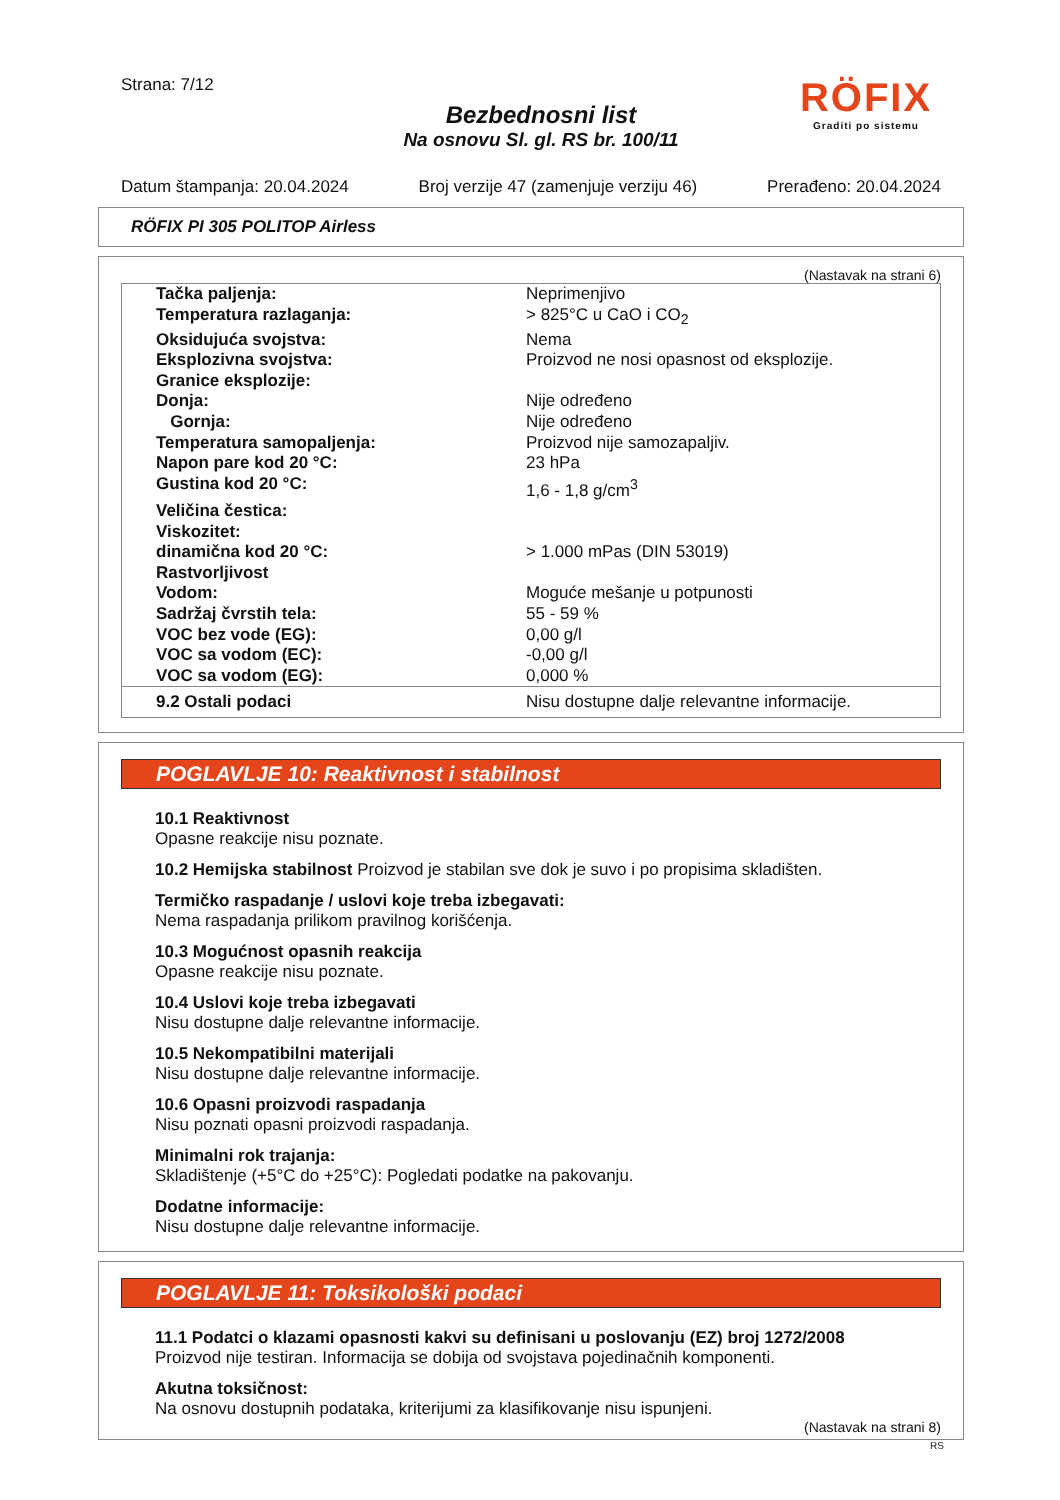Strana: 7/12
Bezbednosni list
Na osnovu Sl. gl. RS br. 100/11
RÖFIX
Graditi po sistemu
Datum štampanja: 20.04.2024 Broj verzije 47 (zamenjuje verziju 46) Prerađeno: 20.04.2024
RÖFIX PI 305 POLITOP Airless
(Nastavak na strani 6)
| Tačka paljenja: | Neprimenjivo |
| Temperatura razlaganja: | > 825°C u CaO i CO<sub>2</sub> |
| Oksidujuća svojstva: | Nema |
| Eksplozivna svojstva: | Proizvod ne nosi opasnost od eksplozije. |
| Granice eksplozije: | |
| Donja: | Nije određeno |
| Gornja: | Nije određeno |
| Temperatura samopaljenja: | Proizvod nije samozapaljiv. |
| Napon pare kod 20 °C: | 23 hPa |
| Gustina kod 20 °C: | 1,6 - 1,8 g/cm<sup>3</sup> |
| Veličina čestica: | |
| Viskozitet: | |
| dinamična kod 20 °C: | > 1.000 mPas (DIN 53019) |
| Rastvorljivost | |
| Vodom: | Moguće mešanje u potpunosti |
| Sadržaj čvrstih tela: | 55 - 59 % |
| VOC bez vode (EG): | 0,00 g/l |
| VOC sa vodom (EC): | -0,00 g/l |
| VOC sa vodom (EG): | 0,000 % |
| 9.2 Ostali podaci | Nisu dostupne dalje relevantne informacije. |
POGLAVLJE 10: Reaktivnost i stabilnost
10.1 Reaktivnost
Opasne reakcije nisu poznate.
10.2 Hemijska stabilnost Proizvod je stabilan sve dok je suvo i po propisima skladišten.
Termičko raspadanje / uslovi koje treba izbegavati:
Nema raspadanja prilikom pravilnog korišćenja.
10.3 Mogućnost opasnih reakcija
Opasne reakcije nisu poznate.
10.4 Uslovi koje treba izbegavati
Nisu dostupne dalje relevantne informacije.
10.5 Nekompatibilni materijali
Nisu dostupne dalje relevantne informacije.
10.6 Opasni proizvodi raspadanja
Nisu poznati opasni proizvodi raspadanja.
Minimalni rok trajanja:
Skladištenje (+5°C do +25°C): Pogledati podatke na pakovanju.
Dodatne informacije:
Nisu dostupne dalje relevantne informacije.
POGLAVLJE 11: Toksikološki podaci
11.1 Podatci o klazami opasnosti kakvi su definisani u poslovanju (EZ) broj 1272/2008
Proizvod nije testiran. Informacija se dobija od svojstava pojedinačnih komponenti.
Akutna toksičnost:
Na osnovu dostupnih podataka, kriterijumi za klasifikovanje nisu ispunjeni.
(Nastavak na strani 8)
RS